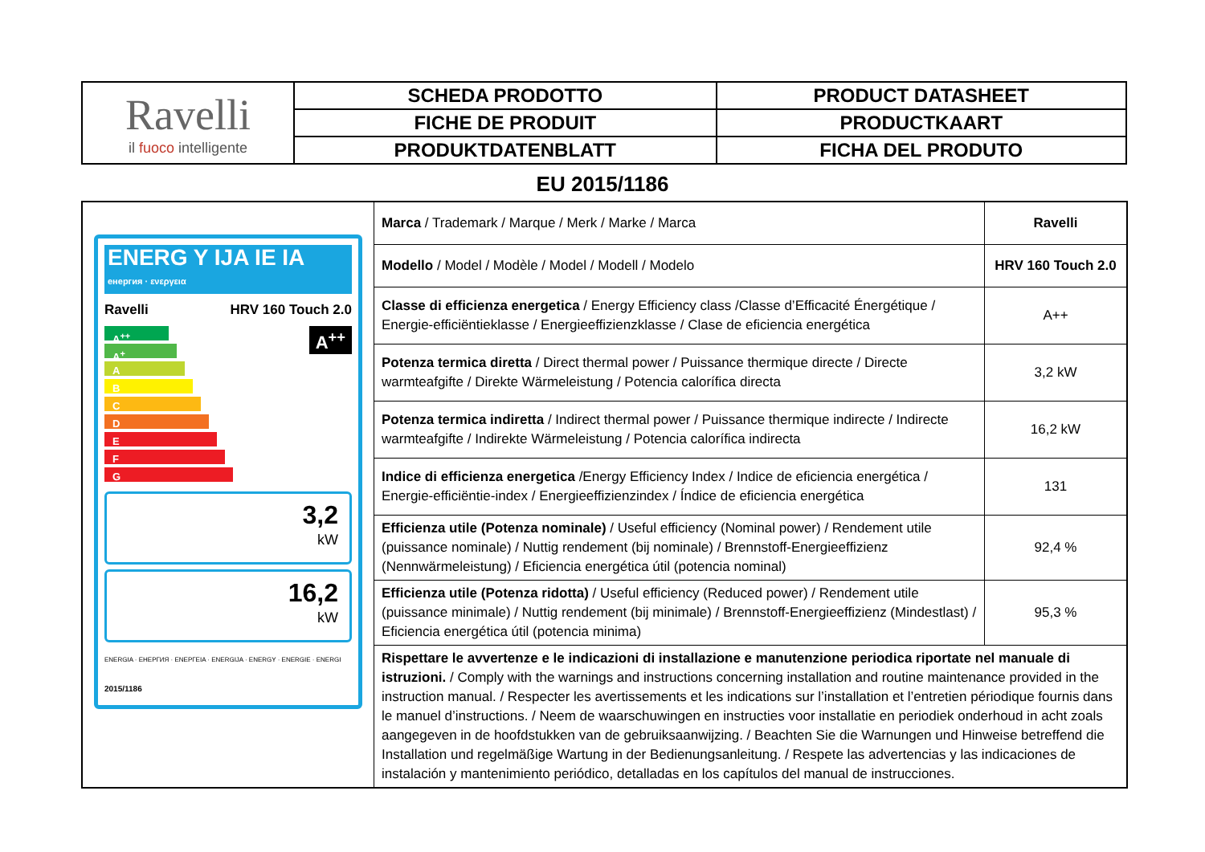| Ravelli il fuoco intelligente | SCHEDA PRODOTTO | PRODUCT DATASHEET |
| | FICHE DE PRODUIT | PRODUCTKAART |
| | PRODUKTDATENBLATT | FICHA DEL PRODUTO |
EU 2015/1186
| ENERG Y IJA IE IA енергия · ενεργεια Ravelli HRV 160 Touch 2.0 A<sup>++</sup> A<sup>++</sup> A<sup>+</sup> A B C D E F G 3,2 kW 16,2 kW ENERGIA · ЕНЕРГИЯ · ΕΝΕΡΓΕΙΑ · ENERGIJA · ENERGY · ENERGIE · ENERGI 2015/1186 | Marca / Trademark / Marque / Merk / Marke / Marca | Ravelli |
| | Modello / Model / Modèle / Model / Modell / Modelo | HRV 160 Touch 2.0 |
| | Classe di efficienza energetica / Energy Efficiency class /Classe d’Efficacité Énergétique / Energie-efficiëntieklasse / Energieeffizienzklasse / Clase de eficiencia energética | A++ |
| | Potenza termica diretta / Direct thermal power / Puissance thermique directe / Directe warmteafgifte / Direkte Wärmeleistung / Potencia calorífica directa | 3,2 kW |
| | Potenza termica indiretta / Indirect thermal power / Puissance thermique indirecte / Indirecte warmteafgifte / Indirekte Wärmeleistung / Potencia calorífica indirecta | 16,2 kW |
| | Indice di efficienza energetica /Energy Efficiency Index / Indice de eficiencia energética / Energie-efficiëntie-index / Energieeffizienzindex / Índice de eficiencia energética | 131 |
| | Efficienza utile (Potenza nominale) / Useful efficiency (Nominal power) / Rendement utile (puissance nominale) / Nuttig rendement (bij nominale) / Brennstoff-Energieeffizienz (Nennwärmeleistung) / Eficiencia energética útil (potencia nominal) | 92,4 % |
| | Efficienza utile (Potenza ridotta) / Useful efficiency (Reduced power) / Rendement utile (puissance minimale) / Nuttig rendement (bij minimale) / Brennstoff-Energieeffizienz (Mindestlast) / Eficiencia energética útil (potencia minima) | 95,3 % |
| | Rispettare le avvertenze e le indicazioni di installazione e manutenzione periodica riportate nel manuale di istruzioni. / Comply with the warnings and instructions concerning installation and routine maintenance provided in the instruction manual. / Respecter les avertissements et les indications sur l’installation et l’entretien périodique fournis dans le manuel d’instructions. / Neem de waarschuwingen en instructies voor installatie en periodiek onderhoud in acht zoals aangegeven in de hoofdstukken van de gebruiksaanwijzing. / Beachten Sie die Warnungen und Hinweise betreffend die Installation und regelmäßige Wartung in der Bedienungsanleitung. / Respete las advertencias y las indicaciones de instalación y mantenimiento periódico, detalladas en los capítulos del manual de instrucciones. | |